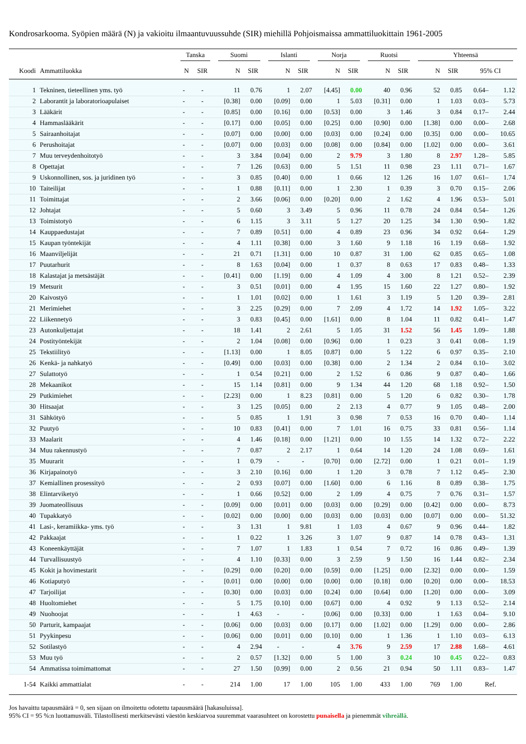Kondrosarkooma. Syöpien määrä (N) ja vakioitu ilmaantuvuussuhde (SIR) miehillä Pohjoismaissa ammattiluokittain 1961-2005
| | | Tanska | | Suomi | | Islanti | | Norja | | Ruotsi | | Yhteensä | | | |
| --- | --- | --- | --- | --- | --- | --- | --- | --- | --- | --- | --- | --- | --- | --- | --- |
| Koodi | Ammattiluokka | N | SIR | N | SIR | N | SIR | N | SIR | N | SIR | N | SIR | 95% CI | |
| 1 | Tekninen, tieteellinen yms. työ | - | - | 11 | 0.76 | 1 | 2.07 | [4.45] | 0.00 | 40 | 0.96 | 52 | 0.85 | 0.64– | 1.12 |
| 2 | Laborantit ja laboratorioapulaiset | - | - | [0.38] | 0.00 | [0.09] | 0.00 | 1 | 5.03 | [0.31] | 0.00 | 1 | 1.03 | 0.03– | 5.73 |
| 3 | Lääkärit | - | - | [0.85] | 0.00 | [0.16] | 0.00 | [0.53] | 0.00 | 3 | 1.46 | 3 | 0.84 | 0.17– | 2.44 |
| 4 | Hammaslääkärit | - | - | [0.17] | 0.00 | [0.05] | 0.00 | [0.25] | 0.00 | [0.90] | 0.00 | [1.38] | 0.00 | 0.00– | 2.68 |
| 5 | Sairaanhoitajat | - | - | [0.07] | 0.00 | [0.00] | 0.00 | [0.03] | 0.00 | [0.24] | 0.00 | [0.35] | 0.00 | 0.00– | 10.65 |
| 6 | Perushoitajat | - | - | [0.07] | 0.00 | [0.03] | 0.00 | [0.08] | 0.00 | [0.84] | 0.00 | [1.02] | 0.00 | 0.00– | 3.61 |
| 7 | Muu terveydenhoitotyö | - | - | 3 | 3.84 | [0.04] | 0.00 | 2 | 9.79 | 3 | 1.80 | 8 | 2.97 | 1.28– | 5.85 |
| 8 | Opettajat | - | - | 7 | 1.26 | [0.63] | 0.00 | 5 | 1.51 | 11 | 0.98 | 23 | 1.11 | 0.71– | 1.67 |
| 9 | Uskonnollinen, sos. ja juridinen työ | - | - | 3 | 0.85 | [0.40] | 0.00 | 1 | 0.66 | 12 | 1.26 | 16 | 1.07 | 0.61– | 1.74 |
| 10 | Taiteilijat | - | - | 1 | 0.88 | [0.11] | 0.00 | 1 | 2.30 | 1 | 0.39 | 3 | 0.70 | 0.15– | 2.06 |
| 11 | Toimittajat | - | - | 2 | 3.66 | [0.06] | 0.00 | [0.20] | 0.00 | 2 | 1.62 | 4 | 1.96 | 0.53– | 5.01 |
| 12 | Johtajat | - | - | 5 | 0.60 | 3 | 3.49 | 5 | 0.96 | 11 | 0.78 | 24 | 0.84 | 0.54– | 1.26 |
| 13 | Toimistotyö | - | - | 6 | 1.15 | 3 | 3.11 | 5 | 1.27 | 20 | 1.25 | 34 | 1.30 | 0.90– | 1.82 |
| 14 | Kauppaedustajat | - | - | 7 | 0.89 | [0.51] | 0.00 | 4 | 0.89 | 23 | 0.96 | 34 | 0.92 | 0.64– | 1.29 |
| 15 | Kaupan työntekijät | - | - | 4 | 1.11 | [0.38] | 0.00 | 3 | 1.60 | 9 | 1.18 | 16 | 1.19 | 0.68– | 1.92 |
| 16 | Maanviljelijät | - | - | 21 | 0.71 | [1.31] | 0.00 | 10 | 0.87 | 31 | 1.00 | 62 | 0.85 | 0.65– | 1.08 |
| 17 | Puutarhurit | - | - | 8 | 1.63 | [0.04] | 0.00 | 1 | 0.37 | 8 | 0.63 | 17 | 0.83 | 0.48– | 1.33 |
| 18 | Kalastajat ja metsästäjät | - | - | [0.41] | 0.00 | [1.19] | 0.00 | 4 | 1.09 | 4 | 3.00 | 8 | 1.21 | 0.52– | 2.39 |
| 19 | Metsurit | - | - | 3 | 0.51 | [0.01] | 0.00 | 4 | 1.95 | 15 | 1.60 | 22 | 1.27 | 0.80– | 1.92 |
| 20 | Kaivostyö | - | - | 1 | 1.01 | [0.02] | 0.00 | 1 | 1.61 | 3 | 1.19 | 5 | 1.20 | 0.39– | 2.81 |
| 21 | Merimiehet | - | - | 3 | 2.25 | [0.29] | 0.00 | 7 | 2.09 | 4 | 1.72 | 14 | 1.92 | 1.05– | 3.22 |
| 22 | Liikennetyö | - | - | 3 | 0.83 | [0.45] | 0.00 | [1.61] | 0.00 | 8 | 1.04 | 11 | 0.82 | 0.41– | 1.47 |
| 23 | Autonkuljettajat | - | - | 18 | 1.41 | 2 | 2.61 | 5 | 1.05 | 31 | 1.52 | 56 | 1.45 | 1.09– | 1.88 |
| 24 | Postityöntekijät | - | - | 2 | 1.04 | [0.08] | 0.00 | [0.96] | 0.00 | 1 | 0.23 | 3 | 0.41 | 0.08– | 1.19 |
| 25 | Tekstiilityö | - | - | [1.13] | 0.00 | 1 | 8.05 | [0.87] | 0.00 | 5 | 1.22 | 6 | 0.97 | 0.35– | 2.10 |
| 26 | Kenkä- ja nahkatyö | - | - | [0.49] | 0.00 | [0.03] | 0.00 | [0.38] | 0.00 | 2 | 1.34 | 2 | 0.84 | 0.10– | 3.02 |
| 27 | Sulattotyö | - | - | 1 | 0.54 | [0.21] | 0.00 | 2 | 1.52 | 6 | 0.86 | 9 | 0.87 | 0.40– | 1.66 |
| 28 | Mekaanikot | - | - | 15 | 1.14 | [0.81] | 0.00 | 9 | 1.34 | 44 | 1.20 | 68 | 1.18 | 0.92– | 1.50 |
| 29 | Putkimiehet | - | - | [2.23] | 0.00 | 1 | 8.23 | [0.81] | 0.00 | 5 | 1.20 | 6 | 0.82 | 0.30– | 1.78 |
| 30 | Hitsaajat | - | - | 3 | 1.25 | [0.05] | 0.00 | 2 | 2.13 | 4 | 0.77 | 9 | 1.05 | 0.48– | 2.00 |
| 31 | Sähkötyö | - | - | 5 | 0.85 | 1 | 1.91 | 3 | 0.98 | 7 | 0.53 | 16 | 0.70 | 0.40– | 1.14 |
| 32 | Puutyö | - | - | 10 | 0.83 | [0.41] | 0.00 | 7 | 1.01 | 16 | 0.75 | 33 | 0.81 | 0.56– | 1.14 |
| 33 | Maalarit | - | - | 4 | 1.46 | [0.18] | 0.00 | [1.21] | 0.00 | 10 | 1.55 | 14 | 1.32 | 0.72– | 2.22 |
| 34 | Muu rakennustyö | - | - | 7 | 0.87 | 2 | 2.17 | 1 | 0.64 | 14 | 1.20 | 24 | 1.08 | 0.69– | 1.61 |
| 35 | Muurarit | - | - | 1 | 0.79 | - | - | [0.70] | 0.00 | [2.72] | 0.00 | 1 | 0.21 | 0.01– | 1.19 |
| 36 | Kirjapainotyö | - | - | 3 | 2.10 | [0.16] | 0.00 | 1 | 1.20 | 3 | 0.78 | 7 | 1.12 | 0.45– | 2.30 |
| 37 | Kemiallinen prosessityö | - | - | 2 | 0.93 | [0.07] | 0.00 | [1.60] | 0.00 | 6 | 1.16 | 8 | 0.89 | 0.38– | 1.75 |
| 38 | Elintarviketyö | - | - | 1 | 0.66 | [0.52] | 0.00 | 2 | 1.09 | 4 | 0.75 | 7 | 0.76 | 0.31– | 1.57 |
| 39 | Juomateollisuus | - | - | [0.09] | 0.00 | [0.01] | 0.00 | [0.03] | 0.00 | [0.29] | 0.00 | [0.42] | 0.00 | 0.00– | 8.73 |
| 40 | Tupakkatyö | - | - | [0.02] | 0.00 | [0.00] | 0.00 | [0.03] | 0.00 | [0.03] | 0.00 | [0.07] | 0.00 | 0.00– | 51.32 |
| 41 | Lasi-, keramiikka- yms. työ | - | - | 3 | 1.31 | 1 | 9.81 | 1 | 1.03 | 4 | 0.67 | 9 | 0.96 | 0.44– | 1.82 |
| 42 | Pakkaajat | - | - | 1 | 0.22 | 1 | 3.26 | 3 | 1.07 | 9 | 0.87 | 14 | 0.78 | 0.43– | 1.31 |
| 43 | Koneenkäyttäjät | - | - | 7 | 1.07 | 1 | 1.83 | 1 | 0.54 | 7 | 0.72 | 16 | 0.86 | 0.49– | 1.39 |
| 44 | Turvallisuustyö | - | - | 4 | 1.10 | [0.33] | 0.00 | 3 | 2.59 | 9 | 1.50 | 16 | 1.44 | 0.82– | 2.34 |
| 45 | Kokit ja hovimestarit | - | - | [0.29] | 0.00 | [0.20] | 0.00 | [0.59] | 0.00 | [1.25] | 0.00 | [2.32] | 0.00 | 0.00– | 1.59 |
| 46 | Kotiaputyö | - | - | [0.01] | 0.00 | [0.00] | 0.00 | [0.00] | 0.00 | [0.18] | 0.00 | [0.20] | 0.00 | 0.00– | 18.53 |
| 47 | Tarjoilijat | - | - | [0.30] | 0.00 | [0.03] | 0.00 | [0.24] | 0.00 | [0.64] | 0.00 | [1.20] | 0.00 | 0.00– | 3.09 |
| 48 | Huoltomiehet | - | - | 5 | 1.75 | [0.10] | 0.00 | [0.67] | 0.00 | 4 | 0.92 | 9 | 1.13 | 0.52– | 2.14 |
| 49 | Nuohoojat | - | - | 1 | 4.63 | - | - | [0.06] | 0.00 | [0.33] | 0.00 | 1 | 1.63 | 0.04– | 9.10 |
| 50 | Parturit, kampaajat | - | - | [0.06] | 0.00 | [0.03] | 0.00 | [0.17] | 0.00 | [1.02] | 0.00 | [1.29] | 0.00 | 0.00– | 2.86 |
| 51 | Pyykinpesu | - | - | [0.06] | 0.00 | [0.01] | 0.00 | [0.10] | 0.00 | 1 | 1.36 | 1 | 1.10 | 0.03– | 6.13 |
| 52 | Sotilastyö | - | - | 4 | 2.94 | - | - | 4 | 3.76 | 9 | 2.59 | 17 | 2.88 | 1.68– | 4.61 |
| 53 | Muu työ | - | - | 2 | 0.57 | [1.32] | 0.00 | 5 | 1.00 | 3 | 0.24 | 10 | 0.45 | 0.22– | 0.83 |
| 54 | Ammatissa toimimattomat | - | - | 27 | 1.50 | [0.99] | 0.00 | 2 | 0.56 | 21 | 0.94 | 50 | 1.11 | 0.83– | 1.47 |
| 1-54 | Kaikki ammattialat | - | - | 214 | 1.00 | 17 | 1.00 | 105 | 1.00 | 433 | 1.00 | 769 | 1.00 | Ref. | |
Jos havaittu tapausmäärä = 0, sen sijaan on ilmoitettu odotettu tapausmäärä [hakasuluissa].
95% CI = 95 %:n luottamusväli. Tilastollisesti merkitsevästi väestön keskiarvoa suuremmat vaarasuhteet on korostettu punaisella ja pienemmät vihreällä.